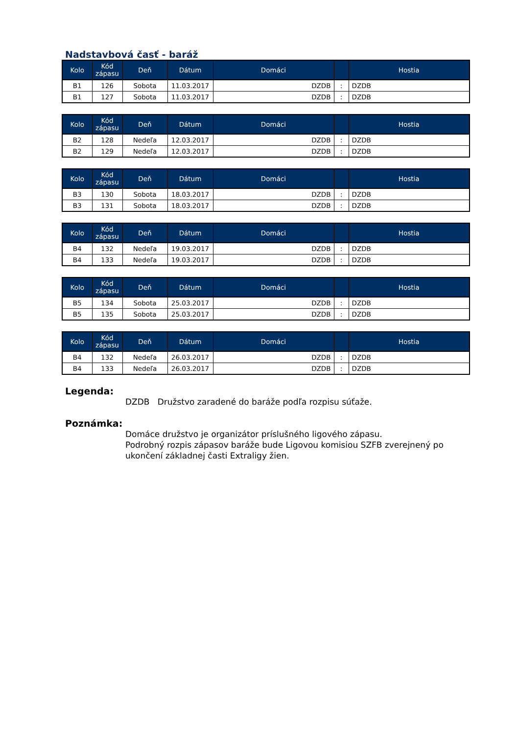Nadstavbová časť - baráž
| Kolo | Kód zápasu | Deň | Dátum | Domáci | | Hostia |
| --- | --- | --- | --- | --- | --- | --- |
| B1 | 126 | Sobota | 11.03.2017 | DZDB | : | DZDB |
| B1 | 127 | Sobota | 11.03.2017 | DZDB | : | DZDB |
| Kolo | Kód zápasu | Deň | Dátum | Domáci | | Hostia |
| --- | --- | --- | --- | --- | --- | --- |
| B2 | 128 | Nedeľa | 12.03.2017 | DZDB | : | DZDB |
| B2 | 129 | Nedeľa | 12.03.2017 | DZDB | : | DZDB |
| Kolo | Kód zápasu | Deň | Dátum | Domáci | | Hostia |
| --- | --- | --- | --- | --- | --- | --- |
| B3 | 130 | Sobota | 18.03.2017 | DZDB | : | DZDB |
| B3 | 131 | Sobota | 18.03.2017 | DZDB | : | DZDB |
| Kolo | Kód zápasu | Deň | Dátum | Domáci | | Hostia |
| --- | --- | --- | --- | --- | --- | --- |
| B4 | 132 | Nedeľa | 19.03.2017 | DZDB | : | DZDB |
| B4 | 133 | Nedeľa | 19.03.2017 | DZDB | : | DZDB |
| Kolo | Kód zápasu | Deň | Dátum | Domáci | | Hostia |
| --- | --- | --- | --- | --- | --- | --- |
| B5 | 134 | Sobota | 25.03.2017 | DZDB | : | DZDB |
| B5 | 135 | Sobota | 25.03.2017 | DZDB | : | DZDB |
| Kolo | Kód zápasu | Deň | Dátum | Domáci | | Hostia |
| --- | --- | --- | --- | --- | --- | --- |
| B4 | 132 | Nedeľa | 26.03.2017 | DZDB | : | DZDB |
| B4 | 133 | Nedeľa | 26.03.2017 | DZDB | : | DZDB |
Legenda:
DZDB Družstvo zaradené do baráže podľa rozpisu súťaže.
Poznámka:
Domáce družstvo je organizátor príslušného ligového zápasu.
Podrobný rozpis zápasov baráže bude Ligovou komisiou SZFB zverejnený po ukončení základnej časti Extraligy žien.